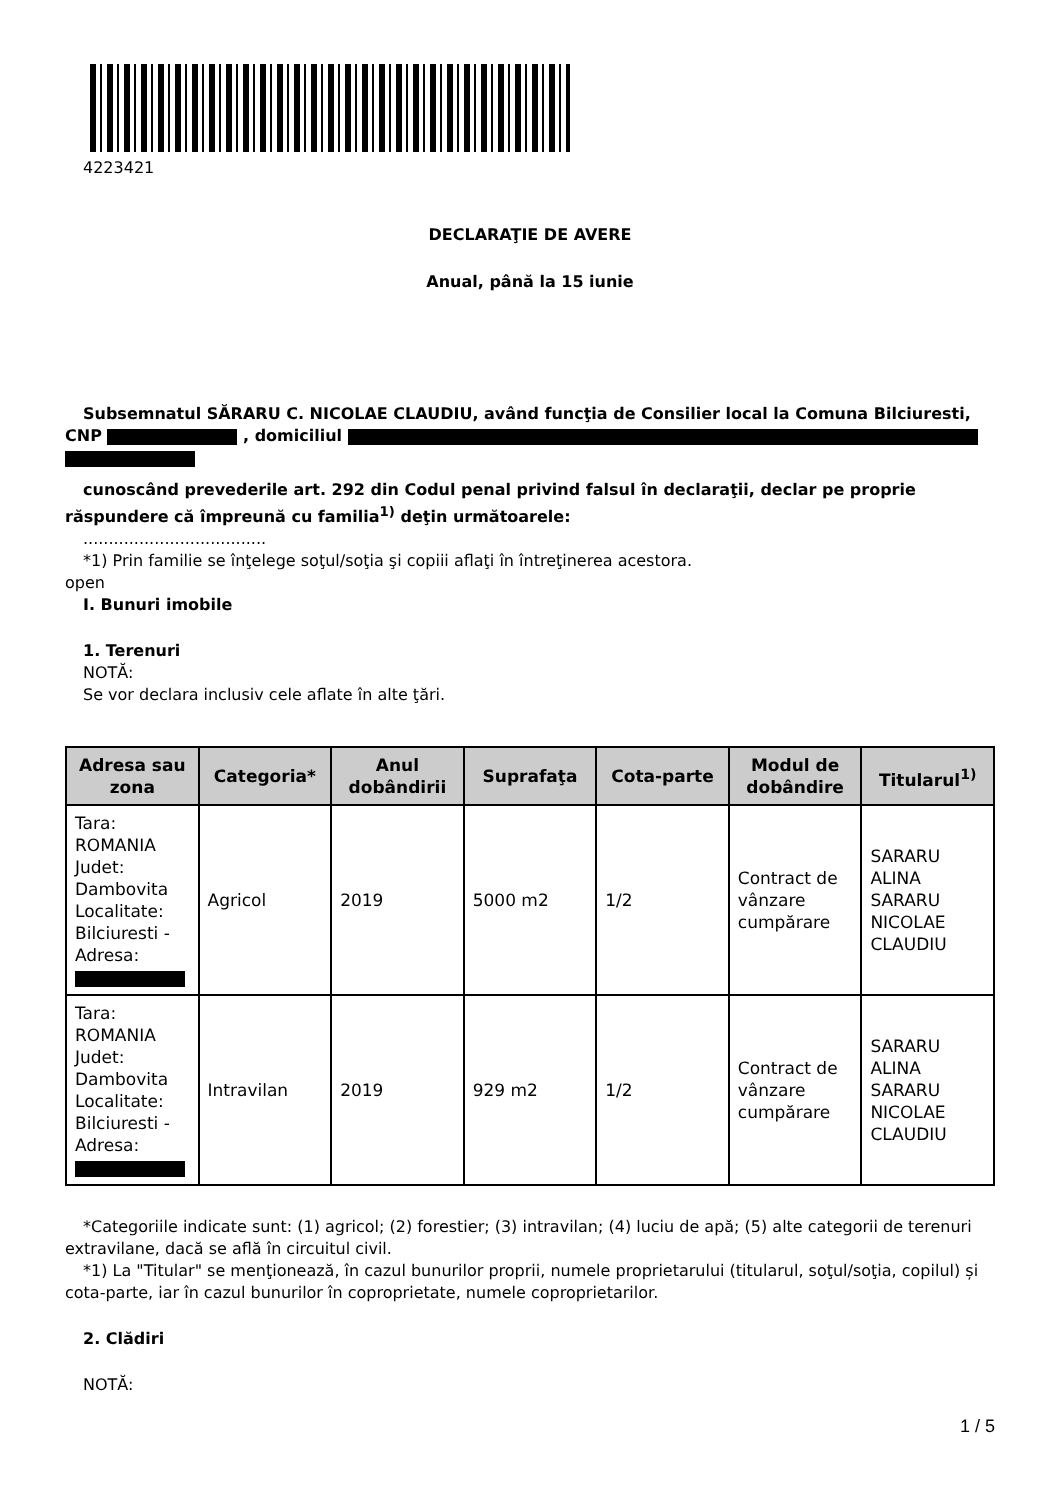4223421
DECLARAŢIE DE AVERE
Anual, până la 15 iunie
Subsemnatul SĂRARU C. NICOLAE CLAUDIU, având funcţia de Consilier local la Comuna Bilciuresti, CNP , domiciliul
cunoscând prevederile art. 292 din Codul penal privind falsul în declaraţii, declar pe proprie răspundere că împreună cu familia<sup>1)</sup> deţin următoarele:
....................................
*1) Prin familie se înţelege soţul/soţia şi copiii aflaţi în întreţinerea acestora.
open
I. Bunuri imobile
1. Terenuri
NOTĂ:
Se vor declara inclusiv cele aflate în alte ţări.
| Adresa sau zona | Categoria* | Anul dobândirii | Suprafaţa | Cota-parte | Modul de dobândire | Titularul<sup>1)</sup> |
| --- | --- | --- | --- | --- | --- | --- |
| Tara: ROMANIA Judet: Dambovita Localitate: Bilciuresti - Adresa: | Agricol | 2019 | 5000 m2 | 1/2 | Contract de vânzare cumpărare | SARARU ALINA SARARU NICOLAE CLAUDIU |
| Tara: ROMANIA Judet: Dambovita Localitate: Bilciuresti - Adresa: | Intravilan | 2019 | 929 m2 | 1/2 | Contract de vânzare cumpărare | SARARU ALINA SARARU NICOLAE CLAUDIU |
*Categoriile indicate sunt: (1) agricol; (2) forestier; (3) intravilan; (4) luciu de apă; (5) alte categorii de terenuri extravilane, dacă se află în circuitul civil.
*1) La "Titular" se menţionează, în cazul bunurilor proprii, numele proprietarului (titularul, soţul/soţia, copilul) și cota-parte, iar în cazul bunurilor în coproprietate, numele coproprietarilor.
2. Clădiri
NOTĂ:
1 / 5